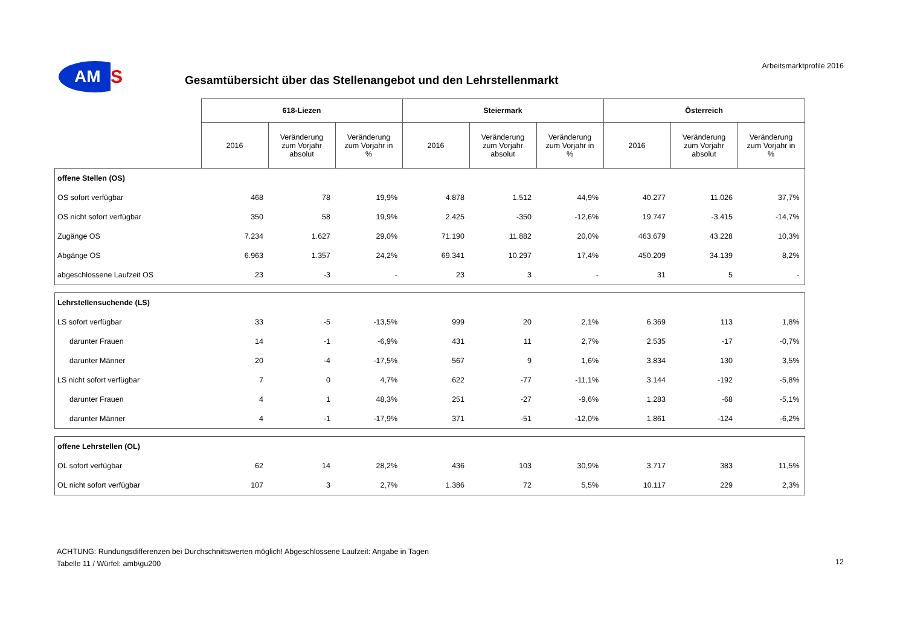AM
S
Arbeitsmarktprofile 2016
Gesamtübersicht über das Stellenangebot und den Lehrstellenmarkt
| | 618-Liezen | | | Steiermark | | | Österreich | | |
| | 2016 | Veränderung zum Vorjahr absolut | Veränderung zum Vorjahr in % | 2016 | Veränderung zum Vorjahr absolut | Veränderung zum Vorjahr in % | 2016 | Veränderung zum Vorjahr absolut | Veränderung zum Vorjahr in % |
| offene Stellen (OS) | | | | | | | | | |
| OS sofort verfügbar | 468 | 78 | 19,9% | 4.878 | 1.512 | 44,9% | 40.277 | 11.026 | 37,7% |
| OS nicht sofort verfügbar | 350 | 58 | 19,9% | 2.425 | -350 | -12,6% | 19.747 | -3.415 | -14,7% |
| Zugänge OS | 7.234 | 1.627 | 29,0% | 71.190 | 11.882 | 20,0% | 463.679 | 43.228 | 10,3% |
| Abgänge OS | 6.963 | 1.357 | 24,2% | 69.341 | 10.297 | 17,4% | 450.209 | 34.139 | 8,2% |
| abgeschlossene Laufzeit OS | 23 | -3 | - | 23 | 3 | - | 31 | 5 | - |
| Lehrstellensuchende (LS) | | | | | | | | | |
| LS sofort verfügbar | 33 | -5 | -13,5% | 999 | 20 | 2,1% | 6.369 | 113 | 1,8% |
| darunter Frauen | 14 | -1 | -6,9% | 431 | 11 | 2,7% | 2.535 | -17 | -0,7% |
| darunter Männer | 20 | -4 | -17,5% | 567 | 9 | 1,6% | 3.834 | 130 | 3,5% |
| LS nicht sofort verfügbar | 7 | 0 | 4,7% | 622 | -77 | -11,1% | 3.144 | -192 | -5,8% |
| darunter Frauen | 4 | 1 | 48,3% | 251 | -27 | -9,6% | 1.283 | -68 | -5,1% |
| darunter Männer | 4 | -1 | -17,9% | 371 | -51 | -12,0% | 1.861 | -124 | -6,2% |
| offene Lehrstellen (OL) | | | | | | | | | |
| OL sofort verfügbar | 62 | 14 | 28,2% | 436 | 103 | 30,9% | 3.717 | 383 | 11,5% |
| OL nicht sofort verfügbar | 107 | 3 | 2,7% | 1.386 | 72 | 5,5% | 10.117 | 229 | 2,3% |
ACHTUNG: Rundungsdifferenzen bei Durchschnittswerten möglich! Abgeschlossene Laufzeit: Angabe in Tagen
Tabelle 11 / Würfel: amb\gu200
12